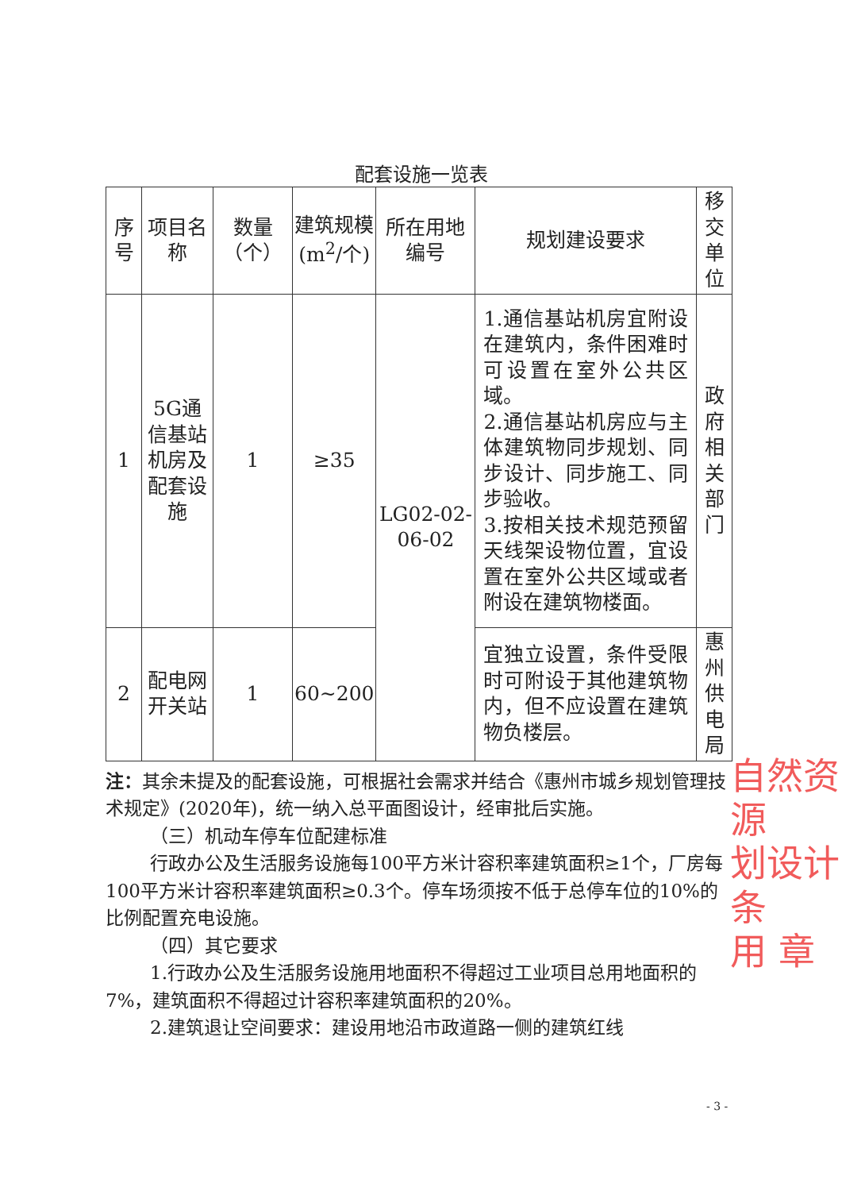配套设施一览表
| 序号 | 项目名称 | 数量（个） | 建筑规模(m<sup>2</sup>/个) | 所在用地编号 | 规划建设要求 | 移交单位 |
| --- | --- | --- | --- | --- | --- | --- |
| 1 | 5G通信基站机房及配套设施 | 1 | ≥35 | LG02-02-06-02 | 1.通信基站机房宜附设在建筑内，条件困难时可设置在室外公共区域。 2.通信基站机房应与主体建筑物同步规划、同步设计、同步施工、同步验收。 3.按相关技术规范预留天线架设物位置，宜设置在室外公共区域或者附设在建筑物楼面。 | 政府相关部门 |
| 2 | 配电网开关站 | 1 | 60~200 | | 宜独立设置，条件受限时可附设于其他建筑物内，但不应设置在建筑物负楼层。 | 惠州供电局 |
注：其余未提及的配套设施，可根据社会需求并结合《惠州市城乡规划管理技术规定》(2020年)，统一纳入总平面图设计，经审批后实施。
（三）机动车停车位配建标准
行政办公及生活服务设施每100平方米计容积率建筑面积≥1个，厂房每100平方米计容积率建筑面积≥0.3个。停车场须按不低于总停车位的10%的比例配置充电设施。
（四）其它要求
1.行政办公及生活服务设施用地面积不得超过工业项目总用地面积的7%，建筑面积不得超过计容积率建筑面积的20%。
2.建筑退让空间要求：建设用地沿市政道路一侧的建筑红线
自然资源
划设计条
用 章
- 3 -